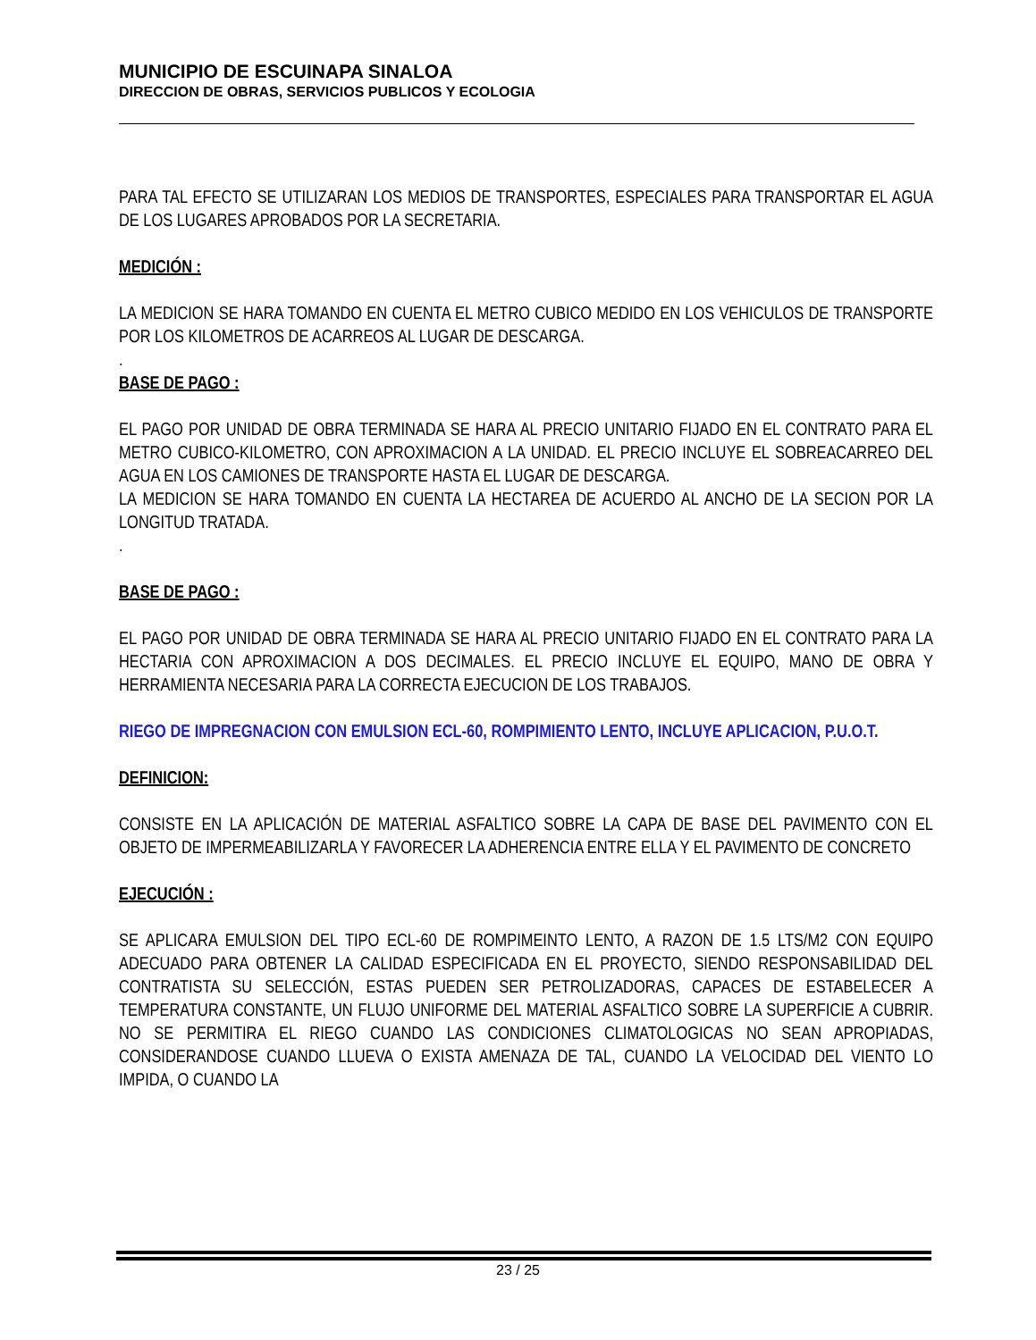MUNICIPIO DE ESCUINAPA SINALOA
DIRECCION DE OBRAS, SERVICIOS PUBLICOS Y ECOLOGIA
PARA TAL EFECTO SE UTILIZARAN LOS MEDIOS DE TRANSPORTES, ESPECIALES PARA TRANSPORTAR EL AGUA DE LOS LUGARES APROBADOS POR LA SECRETARIA.
MEDICIÓN :
LA MEDICION SE HARA TOMANDO EN CUENTA EL METRO CUBICO MEDIDO EN LOS VEHICULOS DE TRANSPORTE POR LOS KILOMETROS DE ACARREOS AL LUGAR DE DESCARGA.
.
BASE DE PAGO :
EL PAGO POR UNIDAD DE OBRA TERMINADA SE HARA AL PRECIO UNITARIO FIJADO EN EL CONTRATO PARA EL METRO CUBICO-KILOMETRO, CON APROXIMACION A LA UNIDAD. EL PRECIO INCLUYE EL SOBREACARREO DEL AGUA EN LOS CAMIONES DE TRANSPORTE HASTA EL LUGAR DE DESCARGA.
LA MEDICION SE HARA TOMANDO EN CUENTA LA HECTAREA DE ACUERDO AL ANCHO DE LA SECION POR LA LONGITUD TRATADA.
.
BASE DE PAGO :
EL PAGO POR UNIDAD DE OBRA TERMINADA SE HARA AL PRECIO UNITARIO FIJADO EN EL CONTRATO PARA LA HECTARIA CON APROXIMACION A DOS DECIMALES. EL PRECIO INCLUYE EL EQUIPO, MANO DE OBRA Y HERRAMIENTA NECESARIA PARA LA CORRECTA EJECUCION DE LOS TRABAJOS.
RIEGO DE IMPREGNACION CON EMULSION ECL-60, ROMPIMIENTO LENTO, INCLUYE APLICACION, P.U.O.T.
DEFINICION:
CONSISTE EN LA APLICACIÓN DE MATERIAL ASFALTICO SOBRE LA CAPA DE BASE DEL PAVIMENTO CON EL OBJETO DE IMPERMEABILIZARLA Y FAVORECER LA ADHERENCIA ENTRE ELLA Y EL PAVIMENTO DE CONCRETO
EJECUCIÓN :
SE APLICARA EMULSION DEL TIPO ECL-60 DE ROMPIMEINTO LENTO, A RAZON DE 1.5 LTS/M2 CON EQUIPO ADECUADO PARA OBTENER LA CALIDAD ESPECIFICADA EN EL PROYECTO, SIENDO RESPONSABILIDAD DEL CONTRATISTA SU SELECCIÓN, ESTAS PUEDEN SER PETROLIZADORAS, CAPACES DE ESTABELECER A TEMPERATURA CONSTANTE, UN FLUJO UNIFORME DEL MATERIAL ASFALTICO SOBRE LA SUPERFICIE A CUBRIR. NO SE PERMITIRA EL RIEGO CUANDO LAS CONDICIONES CLIMATOLOGICAS NO SEAN APROPIADAS, CONSIDERANDOSE CUANDO LLUEVA O EXISTA AMENAZA DE TAL, CUANDO LA VELOCIDAD DEL VIENTO LO IMPIDA, O CUANDO LA
23 / 25